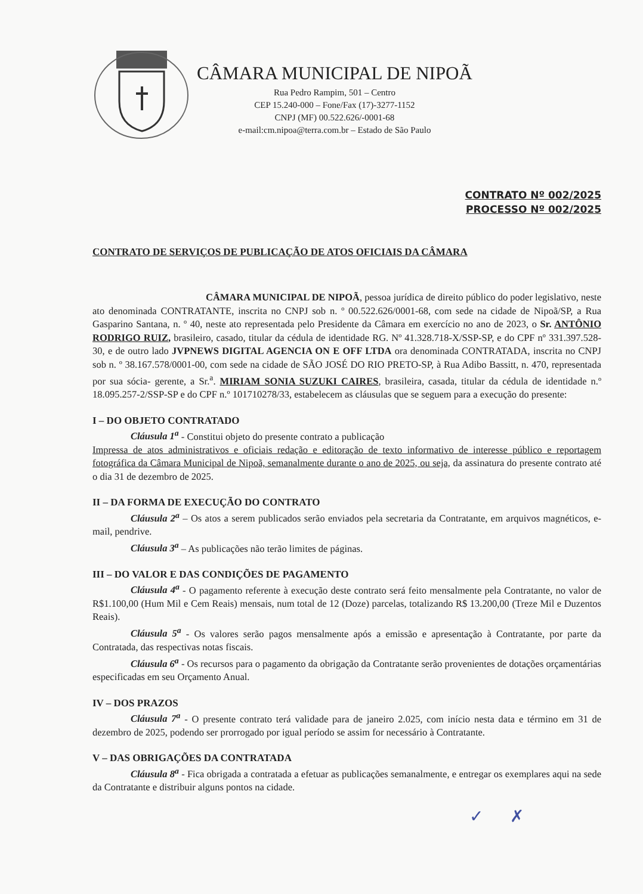CÂMARA MUNICIPAL DE NIPOÃ
Rua Pedro Rampim, 501 – Centro
CEP 15.240-000 – Fone/Fax (17)-3277-1152
CNPJ (MF) 00.522.626/-0001-68
e-mail:cm.nipoa@terra.com.br – Estado de São Paulo
CONTRATO Nº 002/2025
PROCESSO Nº 002/2025
CONTRATO DE SERVIÇOS DE PUBLICAÇÃO DE ATOS OFICIAIS DA CÂMARA
CÂMARA MUNICIPAL DE NIPOÃ, pessoa jurídica de direito público do poder legislativo, neste ato denominada CONTRATANTE, inscrita no CNPJ sob n. º 00.522.626/0001-68, com sede na cidade de Nipoã/SP, a Rua Gasparino Santana, n. º 40, neste ato representada pelo Presidente da Câmara em exercício no ano de 2023, o Sr. ANTÔNIO RODRIGO RUIZ, brasileiro, casado, titular da cédula de identidade RG. Nº 41.328.718-X/SSP-SP, e do CPF nº 331.397.528-30, e de outro lado JVPNEWS DIGITAL AGENCIA ON E OFF LTDA ora denominada CONTRATADA, inscrita no CNPJ sob n. º 38.167.578/0001-00, com sede na cidade de SÃO JOSÉ DO RIO PRETO-SP, à Rua Adibo Bassitt, n. 470, representada por sua sócia- gerente, a Sr.<sup>a</sup>. MIRIAM SONIA SUZUKI CAIRES, brasileira, casada, titular da cédula de identidade n.º 18.095.257-2/SSP-SP e do CPF n.º 101710278/33, estabelecem as cláusulas que se seguem para a execução do presente:
I – DO OBJETO CONTRATADO
Cláusula 1<sup>a</sup> - Constitui objeto do presente contrato a publicação
Impressa de atos administrativos e oficiais redação e editoração de texto informativo de interesse público e reportagem fotográfica da Câmara Municipal de Nipoã, semanalmente durante o ano de 2025, ou seja, da assinatura do presente contrato até o dia 31 de dezembro de 2025.
II – DA FORMA DE EXECUÇÃO DO CONTRATO
Cláusula 2<sup>a</sup> – Os atos a serem publicados serão enviados pela secretaria da Contratante, em arquivos magnéticos, e-mail, pendrive.
Cláusula 3<sup>a</sup> – As publicações não terão limites de páginas.
III – DO VALOR E DAS CONDIÇÕES DE PAGAMENTO
Cláusula 4<sup>a</sup> - O pagamento referente à execução deste contrato será feito mensalmente pela Contratante, no valor de R$1.100,00 (Hum Mil e Cem Reais) mensais, num total de 12 (Doze) parcelas, totalizando R$ 13.200,00 (Treze Mil e Duzentos Reais).
Cláusula 5<sup>a</sup> - Os valores serão pagos mensalmente após a emissão e apresentação à Contratante, por parte da Contratada, das respectivas notas fiscais.
Cláusula 6<sup>a</sup> - Os recursos para o pagamento da obrigação da Contratante serão provenientes de dotações orçamentárias especificadas em seu Orçamento Anual.
IV – DOS PRAZOS
Cláusula 7<sup>a</sup> - O presente contrato terá validade para de janeiro 2.025, com início nesta data e término em 31 de dezembro de 2025, podendo ser prorrogado por igual período se assim for necessário à Contratante.
V – DAS OBRIGAÇÕES DA CONTRATADA
Cláusula 8<sup>a</sup> - Fica obrigada a contratada a efetuar as publicações semanalmente, e entregar os exemplares aqui na sede da Contratante e distribuir alguns pontos na cidade.
✓ ✗